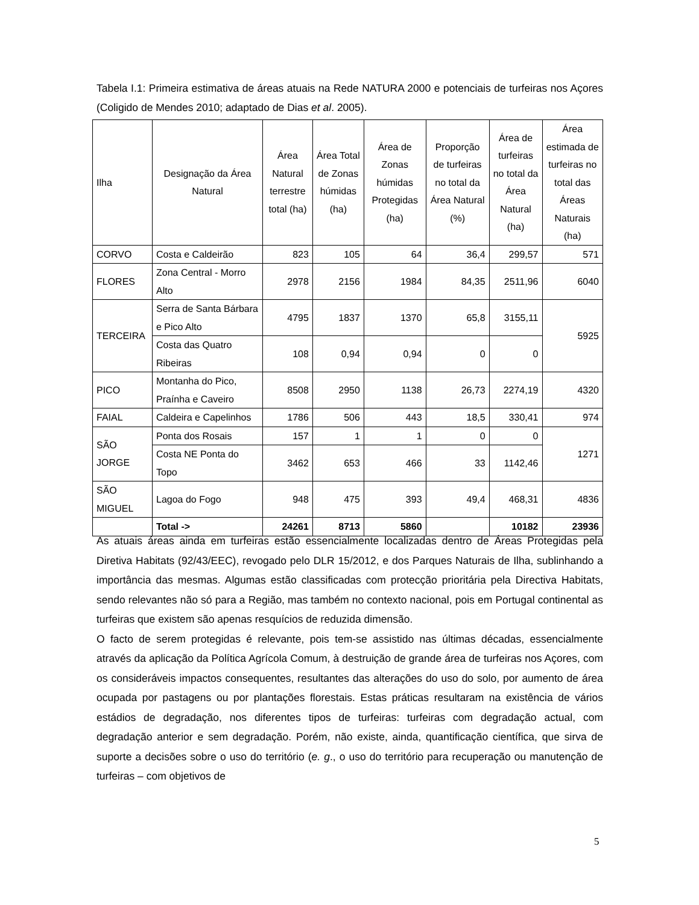Tabela I.1: Primeira estimativa de áreas atuais na Rede NATURA 2000 e potenciais de turfeiras nos Açores (Coligido de Mendes 2010; adaptado de Dias et al. 2005).
| Ilha | Designação da Área Natural | Área Natural terrestre total (ha) | Área Total de Zonas húmidas (ha) | Área de Zonas húmidas Protegidas (ha) | Proporção de turfeiras no total da Área Natural (%) | Área de turfeiras no total da Área Natural (ha) | Área estimada de turfeiras no total das Áreas Naturais (ha) |
| --- | --- | --- | --- | --- | --- | --- | --- |
| CORVO | Costa e Caldeirão | 823 | 105 | 64 | 36,4 | 299,57 | 571 |
| FLORES | Zona Central - Morro Alto | 2978 | 2156 | 1984 | 84,35 | 2511,96 | 6040 |
| TERCEIRA | Serra de Santa Bárbara e Pico Alto | 4795 | 1837 | 1370 | 65,8 | 3155,11 | 5925 |
| | Costa das Quatro Ribeiras | 108 | 0,94 | 0,94 | 0 | 0 | |
| PICO | Montanha do Pico, Praínha e Caveiro | 8508 | 2950 | 1138 | 26,73 | 2274,19 | 4320 |
| FAIAL | Caldeira e Capelinhos | 1786 | 506 | 443 | 18,5 | 330,41 | 974 |
| SÃO JORGE | Ponta dos Rosais | 157 | 1 | 1 | 0 | 0 | 1271 |
| | Costa NE Ponta do Topo | 3462 | 653 | 466 | 33 | 1142,46 | |
| SÃO MIGUEL | Lagoa do Fogo | 948 | 475 | 393 | 49,4 | 468,31 | 4836 |
| | Total -> | 24261 | 8713 | 5860 | | 10182 | 23936 |
As atuais áreas ainda em turfeiras estão essencialmente localizadas dentro de Áreas Protegidas pela Diretiva Habitats (92/43/EEC), revogado pelo DLR 15/2012, e dos Parques Naturais de Ilha, sublinhando a importância das mesmas. Algumas estão classificadas com protecção prioritária pela Directiva Habitats, sendo relevantes não só para a Região, mas também no contexto nacional, pois em Portugal continental as turfeiras que existem são apenas resquícios de reduzida dimensão.
O facto de serem protegidas é relevante, pois tem-se assistido nas últimas décadas, essencialmente através da aplicação da Política Agrícola Comum, à destruição de grande área de turfeiras nos Açores, com os consideráveis impactos consequentes, resultantes das alterações do uso do solo, por aumento de área ocupada por pastagens ou por plantações florestais. Estas práticas resultaram na existência de vários estádios de degradação, nos diferentes tipos de turfeiras: turfeiras com degradação actual, com degradação anterior e sem degradação. Porém, não existe, ainda, quantificação científica, que sirva de suporte a decisões sobre o uso do território (e. g., o uso do território para recuperação ou manutenção de turfeiras – com objetivos de
5